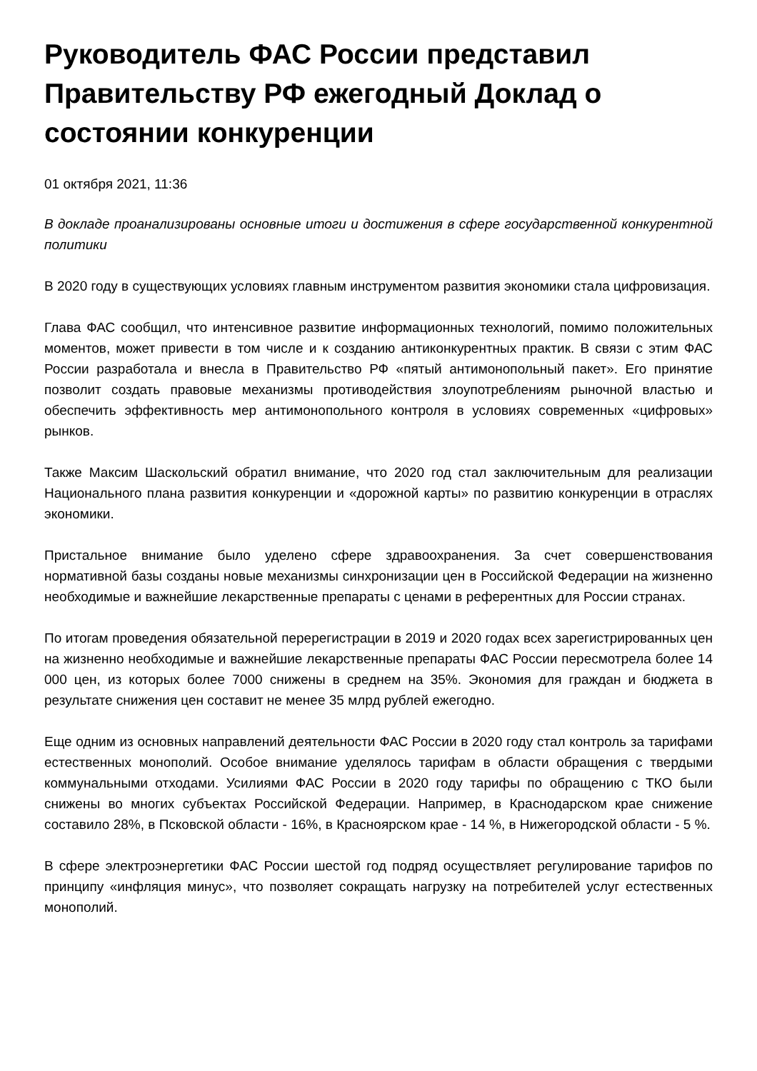Руководитель ФАС России представил Правительству РФ ежегодный Доклад о состоянии конкуренции
01 октября 2021, 11:36
В докладе проанализированы основные итоги и достижения в сфере государственной конкурентной политики
В 2020 году в существующих условиях главным инструментом развития экономики стала цифровизация.
Глава ФАС сообщил, что интенсивное развитие информационных технологий, помимо положительных моментов, может привести в том числе и к созданию антиконкурентных практик. В связи с этим ФАС России разработала и внесла в Правительство РФ «пятый антимонопольный пакет». Его принятие позволит создать правовые механизмы противодействия злоупотреблениям рыночной властью и обеспечить эффективность мер антимонопольного контроля в условиях современных «цифровых» рынков.
Также Максим Шаскольский обратил внимание, что 2020 год стал заключительным для реализации Национального плана развития конкуренции и «дорожной карты» по развитию конкуренции в отраслях экономики.
Пристальное внимание было уделено сфере здравоохранения. За счет совершенствования нормативной базы созданы новые механизмы синхронизации цен в Российской Федерации на жизненно необходимые и важнейшие лекарственные препараты с ценами в референтных для России странах.
По итогам проведения обязательной перерегистрации в 2019 и 2020 годах всех зарегистрированных цен на жизненно необходимые и важнейшие лекарственные препараты ФАС России пересмотрела более 14 000 цен, из которых более 7000 снижены в среднем на 35%. Экономия для граждан и бюджета в результате снижения цен составит не менее 35 млрд рублей ежегодно.
Еще одним из основных направлений деятельности ФАС России в 2020 году стал контроль за тарифами естественных монополий. Особое внимание уделялось тарифам в области обращения с твердыми коммунальными отходами. Усилиями ФАС России в 2020 году тарифы по обращению с ТКО были снижены во многих субъектах Российской Федерации. Например, в Краснодарском крае снижение составило 28%, в Псковской области - 16%, в Красноярском крае - 14 %, в Нижегородской области - 5 %.
В сфере электроэнергетики ФАС России шестой год подряд осуществляет регулирование тарифов по принципу «инфляция минус», что позволяет сокращать нагрузку на потребителей услуг естественных монополий.